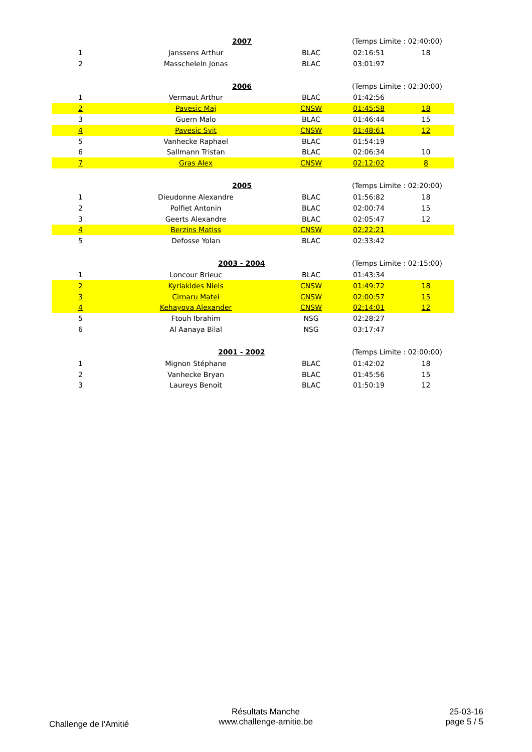| | | 2007 | (Temps Limite : 02:40:00) | |
| 1 | Janssens Arthur | BLAC | 02:16:51 | 18 |
| 2 | Masschelein Jonas | BLAC | 03:01:97 | |
| | | 2006 | (Temps Limite : 02:30:00) | |
| 1 | Vermaut Arthur | BLAC | 01:42:56 | |
| 2 | Pavesic Maj | CNSW | 01:45:58 | 18 |
| 3 | Guern Malo | BLAC | 01:46:44 | 15 |
| 4 | Pavesic Svit | CNSW | 01:48:61 | 12 |
| 5 | Vanhecke Raphael | BLAC | 01:54:19 | |
| 6 | Sallmann Tristan | BLAC | 02:06:34 | 10 |
| 7 | Gras Alex | CNSW | 02:12:02 | 8 |
| | | 2005 | (Temps Limite : 02:20:00) | |
| 1 | Dieudonne Alexandre | BLAC | 01:56:82 | 18 |
| 2 | Polfiet Antonin | BLAC | 02:00:74 | 15 |
| 3 | Geerts Alexandre | BLAC | 02:05:47 | 12 |
| 4 | Berzins Matiss | CNSW | 02:22:21 | |
| 5 | Defosse Yolan | BLAC | 02:33:42 | |
| | | 2003 - 2004 | (Temps Limite : 02:15:00) | |
| 1 | Loncour Brieuc | BLAC | 01:43:34 | |
| 2 | Kyriakides Niels | CNSW | 01:49:72 | 18 |
| 3 | Cirnaru Matei | CNSW | 02:00:57 | 15 |
| 4 | Kehayova Alexander | CNSW | 02:14:01 | 12 |
| 5 | Ftouh Ibrahim | NSG | 02:28:27 | |
| 6 | Al Aanaya Bilal | NSG | 03:17:47 | |
| | | 2001 - 2002 | (Temps Limite : 02:00:00) | |
| 1 | Mignon Stéphane | BLAC | 01:42:02 | 18 |
| 2 | Vanhecke Bryan | BLAC | 01:45:56 | 15 |
| 3 | Laureys Benoit | BLAC | 01:50:19 | 12 |
Challenge de l'Amitié
Résultats Manche
www.challenge-amitie.be
25-03-16
page 5 / 5